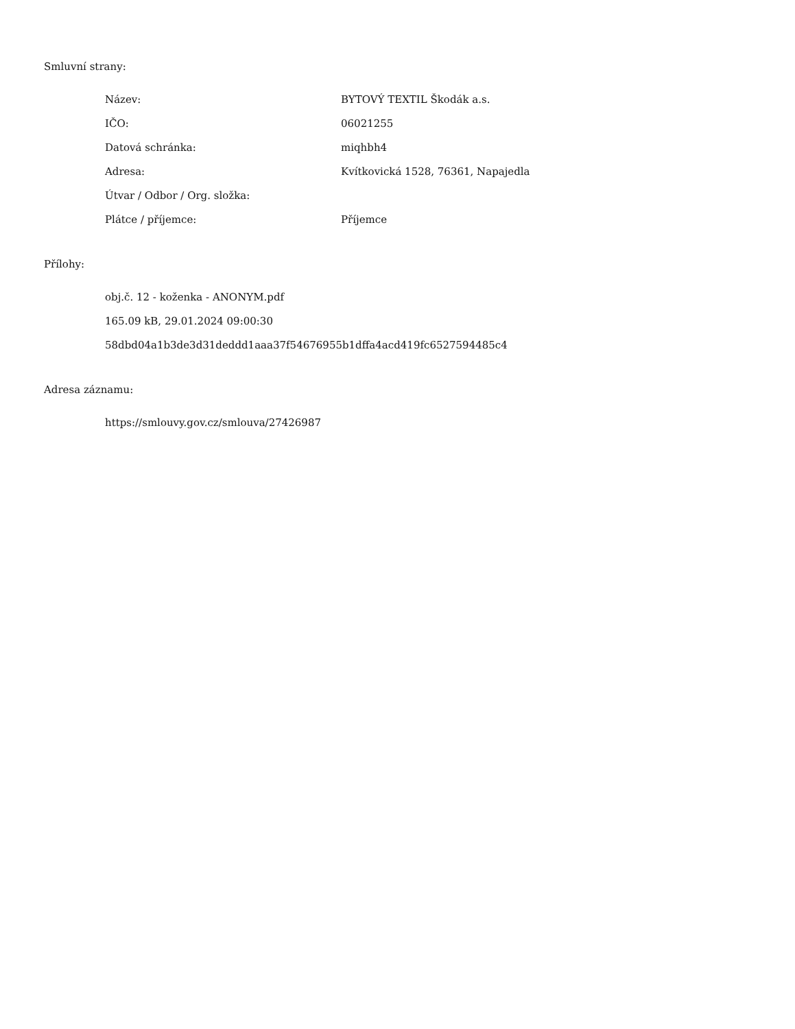Smluvní strany:
| Název: | BYTOVÝ TEXTIL Škodák a.s. |
| IČO: | 06021255 |
| Datová schránka: | miqhbh4 |
| Adresa: | Kvítkovická 1528, 76361, Napajedla |
| Útvar / Odbor / Org. složka: | |
| Plátce / příjemce: | Příjemce |
Přílohy:
obj.č. 12 - koženka - ANONYM.pdf
165.09 kB, 29.01.2024 09:00:30
58dbd04a1b3de3d31deddd1aaa37f54676955b1dffa4acd419fc6527594485c4
Adresa záznamu:
https://smlouvy.gov.cz/smlouva/27426987